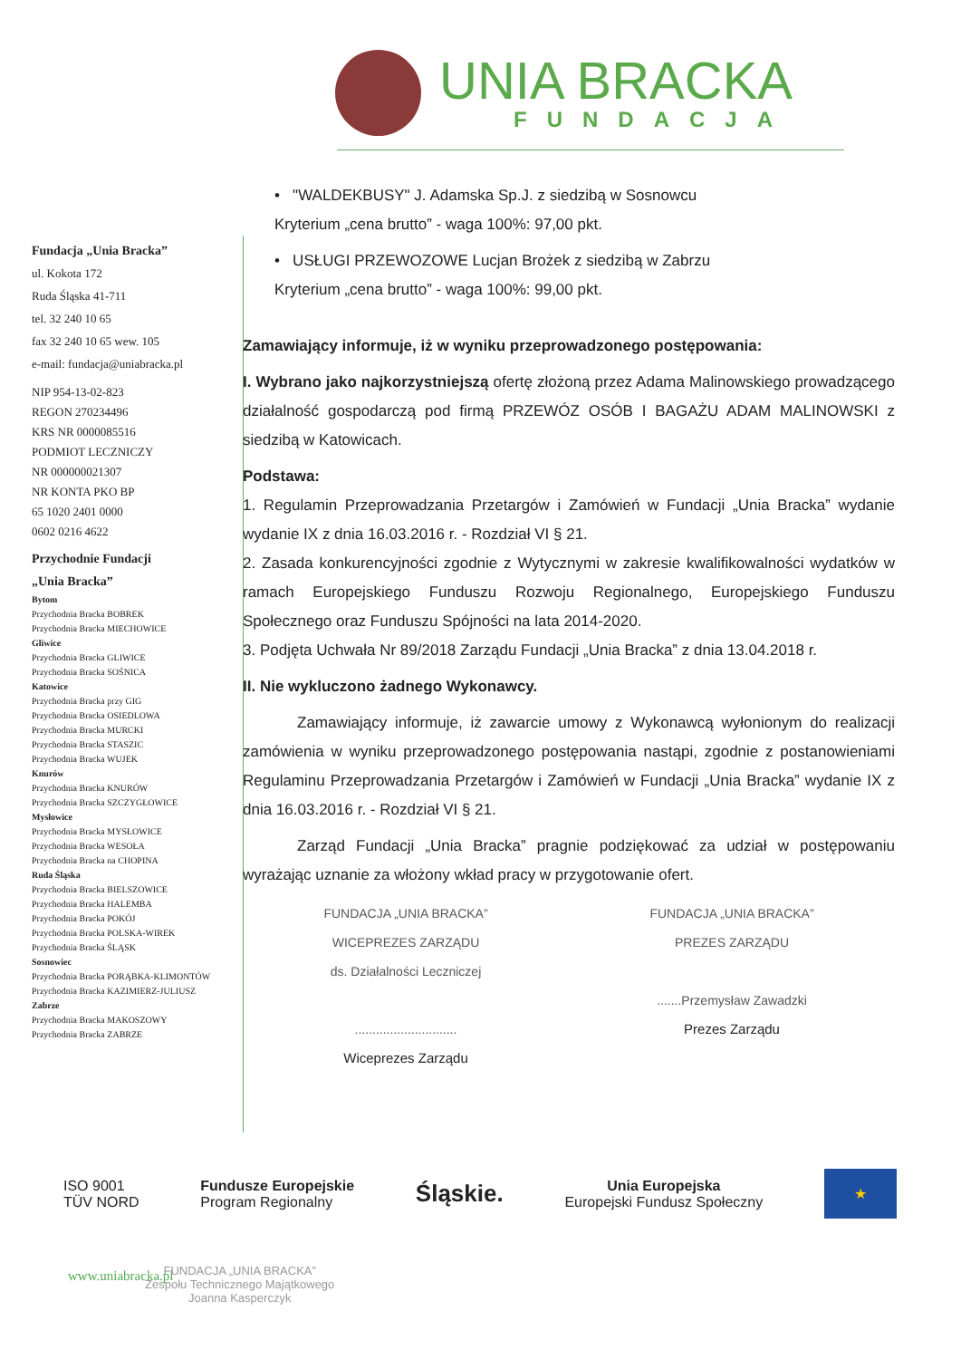UNIA BRACKA
FUNDACJA
Fundacja „Unia Bracka”
ul. Kokota 172
Ruda Śląska 41-711
tel. 32 240 10 65
fax 32 240 10 65 wew. 105
e-mail: fundacja@uniabracka.pl
NIP 954-13-02-823
REGON 270234496
KRS NR 0000085516
PODMIOT LECZNICZY
NR 000000021307
NR KONTA PKO BP
65 1020 2401 0000
0602 0216 4622
Przychodnie Fundacji
„Unia Bracka”
Bytom
Przychodnia Bracka BOBREK
Przychodnia Bracka MIECHOWICE
Gliwice
Przychodnia Bracka GLIWICE
Przychodnia Bracka SOŚNICA
Katowice
Przychodnia Bracka przy GIG
Przychodnia Bracka OSIEDLOWA
Przychodnia Bracka MURCKI
Przychodnia Bracka STASZIC
Przychodnia Bracka WUJEK
Knurów
Przychodnia Bracka KNURÓW
Przychodnia Bracka SZCZYGŁOWICE
Mysłowice
Przychodnia Bracka MYSŁOWICE
Przychodnia Bracka WESOŁA
Przychodnia Bracka na CHOPINA
Ruda Śląska
Przychodnia Bracka BIELSZOWICE
Przychodnia Bracka HALEMBA
Przychodnia Bracka POKÓJ
Przychodnia Bracka POLSKA-WIREK
Przychodnia Bracka ŚLĄSK
Sosnowiec
Przychodnia Bracka PORĄBKA-KLIMONTÓW
Przychodnia Bracka KAZIMIERZ-JULIUSZ
Zabrze
Przychodnia Bracka MAKOSZOWY
Przychodnia Bracka ZABRZE
• "WALDEKBUSY" J. Adamska Sp.J. z siedzibą w Sosnowcu
Kryterium „cena brutto” - waga 100%: 97,00 pkt.
• USŁUGI PRZEWOZOWE Lucjan Brożek z siedzibą w Zabrzu
Kryterium „cena brutto” - waga 100%: 99,00 pkt.
Zamawiający informuje, iż w wyniku przeprowadzonego postępowania:
I. Wybrano jako najkorzystniejszą ofertę złożoną przez Adama Malinowskiego prowadzącego działalność gospodarczą pod firmą PRZEWÓZ OSÓB I BAGAŻU ADAM MALINOWSKI z siedzibą w Katowicach.
Podstawa:
1. Regulamin Przeprowadzania Przetargów i Zamówień w Fundacji „Unia Bracka” wydanie wydanie IX z dnia 16.03.2016 r. - Rozdział VI § 21.
2. Zasada konkurencyjności zgodnie z Wytycznymi w zakresie kwalifikowalności wydatków w ramach Europejskiego Funduszu Rozwoju Regionalnego, Europejskiego Funduszu Społecznego oraz Funduszu Spójności na lata 2014-2020.
3. Podjęta Uchwała Nr 89/2018 Zarządu Fundacji „Unia Bracka” z dnia 13.04.2018 r.
II. Nie wykluczono żadnego Wykonawcy.
Zamawiający informuje, iż zawarcie umowy z Wykonawcą wyłonionym do realizacji zamówienia w wyniku przeprowadzonego postępowania nastąpi, zgodnie z postanowieniami Regulaminu Przeprowadzania Przetargów i Zamówień w Fundacji „Unia Bracka” wydanie IX z dnia 16.03.2016 r. - Rozdział VI § 21.
Zarząd Fundacji „Unia Bracka” pragnie podziękować za udział w postępowaniu wyrażając uznanie za włożony wkład pracy w przygotowanie ofert.
FUNDACJA „UNIA BRACKA”
WICEPREZES ZARZĄDU
ds. Działalności Leczniczej
.............................
Wiceprezes Zarządu
FUNDACJA „UNIA BRACKA”
PREZES ZARZĄDU
.......Przemysław Zawadzki
Prezes Zarządu
ISO 9001
TÜV NORD
Fundusze Europejskie
Program Regionalny
Śląskie.
Unia Europejska
Europejski Fundusz Społeczny
★
www.uniabracka.pl
FUNDACJA „UNIA BRACKA”
Zespołu Technicznego Majątkowego
Joanna Kasperczyk